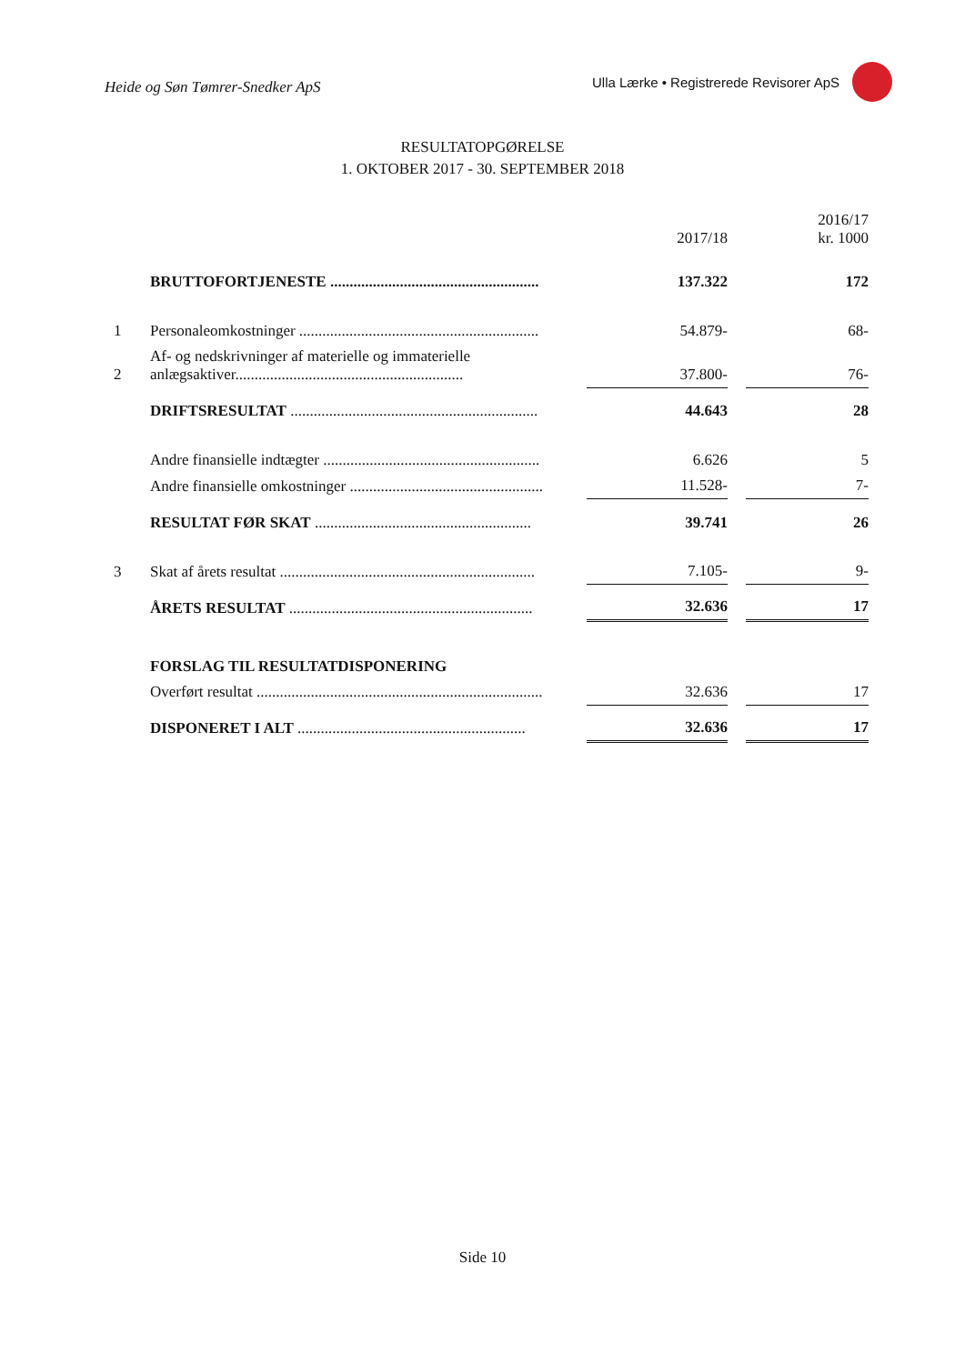Heide og Søn Tømrer-Snedker ApS
Ulla Lærke • Registrerede Revisorer ApS
RESULTATOPGØRELSE
1. OKTOBER 2017 - 30. SEPTEMBER 2018
| | | 2017/18 | | 2016/17 kr. 1000 |
| | BRUTTOFORTJENESTE ...................................................... | 137.322 | | 172 |
| 1 | Personaleomkostninger .............................................................. | 54.879- | | 68- |
| 2 | Af- og nedskrivninger af materielle og immaterielle anlægsaktiver........................................................... | 37.800- | | 76- |
| | DRIFTSRESULTAT ................................................................ | 44.643 | | 28 |
| | Andre finansielle indtægter ........................................................ | 6.626 | | 5 |
| | Andre finansielle omkostninger .................................................. | 11.528- | | 7- |
| | RESULTAT FØR SKAT ........................................................ | 39.741 | | 26 |
| 3 | Skat af årets resultat .................................................................. | 7.105- | | 9- |
| | ÅRETS RESULTAT ............................................................... | 32.636 | | 17 |
| | FORSLAG TIL RESULTATDISPONERING | | | |
| | Overført resultat .......................................................................... | 32.636 | | 17 |
| | DISPONERET I ALT ........................................................... | 32.636 | | 17 |
Side 10